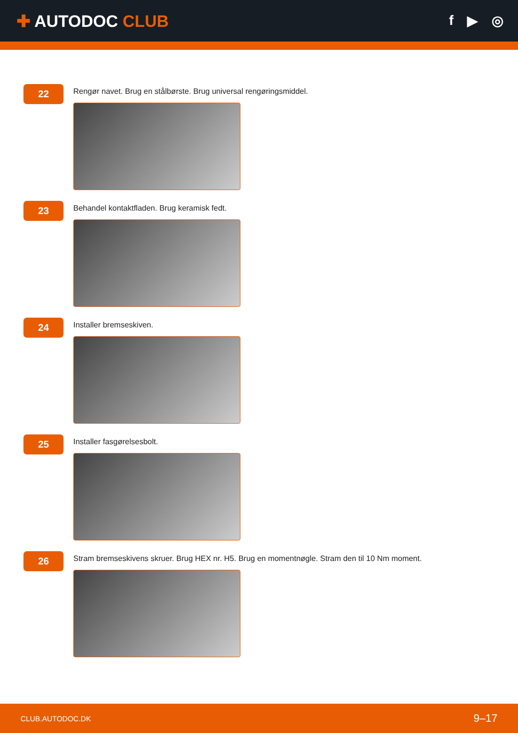✚ AUTODOC CLUB
f ▶ ◎
22
Rengør navet. Brug en stålbørste. Brug universal rengøringsmiddel.
23
Behandel kontaktfladen. Brug keramisk fedt.
24
Installer bremseskiven.
25
Installer fasgørelsesbolt.
26
Stram bremseskivens skruer. Brug HEX nr. H5. Brug en momentnøgle. Stram den til 10 Nm moment.
CLUB.AUTODOC.DK 9–17